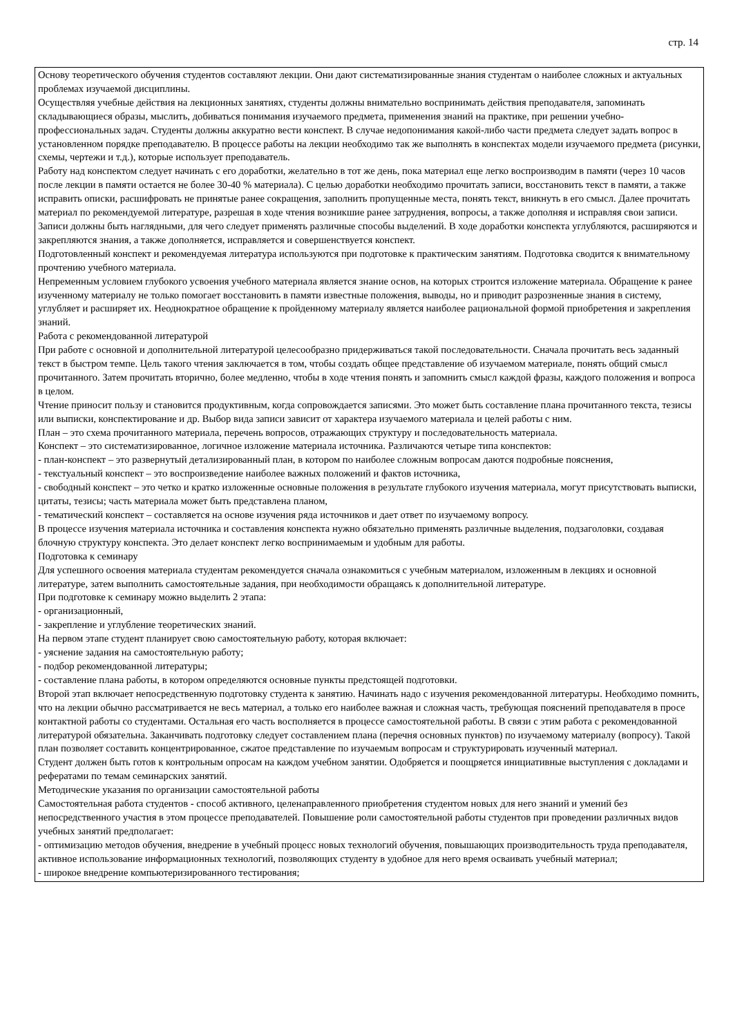стр. 14
Основу теоретического обучения студентов составляют лекции. Они дают систематизированные знания студентам о наиболее сложных и актуальных проблемах изучаемой дисциплины.
Осуществляя учебные действия на лекционных занятиях, студенты должны внимательно воспринимать действия преподавателя, запоминать складывающиеся образы, мыслить, добиваться понимания изучаемого предмета, применения знаний на практике, при решении учебно-профессиональных задач. Студенты должны аккуратно вести конспект. В случае недопонимания какой-либо части предмета следует задать вопрос в установленном порядке преподавателю. В процессе работы на лекции необходимо так же выполнять в конспектах модели изучаемого предмета (рисунки, схемы, чертежи и т.д.), которые использует преподаватель.
Работу над конспектом следует начинать с его доработки, желательно в тот же день, пока материал еще легко воспроизводим в памяти (через 10 часов после лекции в памяти остается не более 30-40 % материала). С целью доработки необходимо прочитать записи, восстановить текст в памяти, а также исправить описки, расшифровать не принятые ранее сокращения, заполнить пропущенные места, понять текст, вникнуть в его смысл. Далее прочитать материал по рекомендуемой литературе, разрешая в ходе чтения возникшие ранее затруднения, вопросы, а также дополняя и исправляя свои записи. Записи должны быть наглядными, для чего следует применять различные способы выделений. В ходе доработки конспекта углубляются, расширяются и закрепляются знания, а также дополняется, исправляется и совершенствуется конспект.
Подготовленный конспект и рекомендуемая литература используются при подготовке к практическим занятиям. Подготовка сводится к внимательному прочтению учебного материала.
Непременным условием глубокого усвоения учебного материала является знание основ, на которых строится изложение материала. Обращение к ранее изученному материалу не только помогает восстановить в памяти известные положения, выводы, но и приводит разрозненные знания в систему, углубляет и расширяет их. Неоднократное обращение к пройденному материалу является наиболее рациональной формой приобретения и закрепления знаний.
Работа с рекомендованной литературой
При работе с основной и дополнительной литературой целесообразно придерживаться такой последовательности. Сначала прочитать весь заданный текст в быстром темпе. Цель такого чтения заключается в том, чтобы создать общее представление об изучаемом материале, понять общий смысл прочитанного. Затем прочитать вторично, более медленно, чтобы в ходе чтения понять и запомнить смысл каждой фразы, каждого положения и вопроса в целом.
Чтение приносит пользу и становится продуктивным, когда сопровождается записями. Это может быть составление плана прочитанного текста, тезисы или выписки, конспектирование и др. Выбор вида записи зависит от характера изучаемого материала и целей работы с ним.
План – это схема прочитанного материала, перечень вопросов, отражающих структуру и последовательность материала.
Конспект – это систематизированное, логичное изложение материала источника. Различаются четыре типа конспектов:
- план-конспект – это развернутый детализированный план, в котором по наиболее сложным вопросам даются подробные пояснения,
- текстуальный конспект – это воспроизведение наиболее важных положений и фактов источника,
- свободный конспект – это четко и кратко изложенные основные положения в результате глубокого изучения материала, могут присутствовать выписки, цитаты, тезисы; часть материала может быть представлена планом,
- тематический конспект – составляется на основе изучения ряда источников и дает ответ по изучаемому вопросу.
В процессе изучения материала источника и составления конспекта нужно обязательно применять различные выделения, подзаголовки, создавая блочную структуру конспекта. Это делает конспект легко воспринимаемым и удобным для работы.
Подготовка к семинару
Для успешного освоения материала студентам рекомендуется сначала ознакомиться с учебным материалом, изложенным в лекциях и основной литературе, затем выполнить самостоятельные задания, при необходимости обращаясь к дополнительной литературе.
При подготовке к семинару можно выделить 2 этапа:
- организационный,
- закрепление и углубление теоретических знаний.
На первом этапе студент планирует свою самостоятельную работу, которая включает:
- уяснение задания на самостоятельную работу;
- подбор рекомендованной литературы;
- составление плана работы, в котором определяются основные пункты предстоящей подготовки.
Второй этап включает непосредственную подготовку студента к занятию. Начинать надо с изучения рекомендованной литературы. Необходимо помнить, что на лекции обычно рассматривается не весь материал, а только его наиболее важная и сложная часть, требующая пояснений преподавателя в просе контактной работы со студентами. Остальная его часть восполняется в процессе самостоятельной работы. В связи с этим работа с рекомендованной литературой обязательна. Заканчивать подготовку следует составлением плана (перечня основных пунктов) по изучаемому материалу (вопросу). Такой план позволяет составить концентрированное, сжатое представление по изучаемым вопросам и структурировать изученный материал.
Студент должен быть готов к контрольным опросам на каждом учебном занятии. Одобряется и поощряется инициативные выступления с докладами и рефератами по темам семинарских занятий.
Методические указания по организации самостоятельной работы
Самостоятельная работа студентов - способ активного, целенаправленного приобретения студентом новых для него знаний и умений без непосредственного участия в этом процессе преподавателей. Повышение роли самостоятельной работы студентов при проведении различных видов учебных занятий предполагает:
- оптимизацию методов обучения, внедрение в учебный процесс новых технологий обучения, повышающих производительность труда преподавателя, активное использование информационных технологий, позволяющих студенту в удобное для него время осваивать учебный материал;
- широкое внедрение компьютеризированного тестирования;